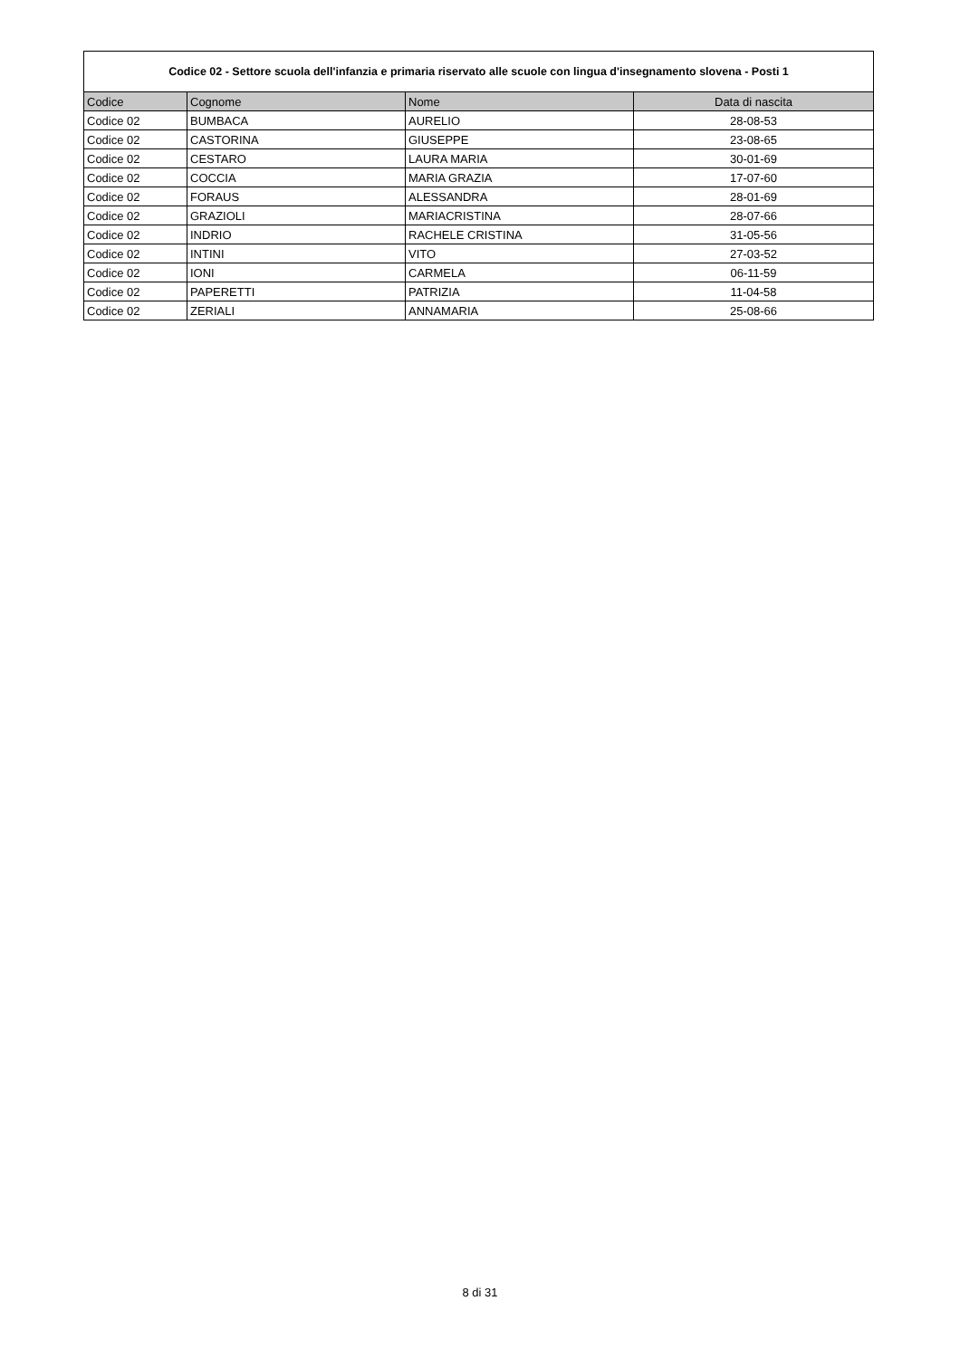| Codice 02 - Settore scuola dell'infanzia e primaria riservato alle scuole con lingua d'insegnamento slovena - Posti 1 | | | |
| --- | --- | --- | --- |
| Codice | Cognome | Nome | Data di nascita |
| Codice 02 | BUMBACA | AURELIO | 28-08-53 |
| Codice 02 | CASTORINA | GIUSEPPE | 23-08-65 |
| Codice 02 | CESTARO | LAURA MARIA | 30-01-69 |
| Codice 02 | COCCIA | MARIA GRAZIA | 17-07-60 |
| Codice 02 | FORAUS | ALESSANDRA | 28-01-69 |
| Codice 02 | GRAZIOLI | MARIACRISTINA | 28-07-66 |
| Codice 02 | INDRIO | RACHELE CRISTINA | 31-05-56 |
| Codice 02 | INTINI | VITO | 27-03-52 |
| Codice 02 | IONI | CARMELA | 06-11-59 |
| Codice 02 | PAPERETTI | PATRIZIA | 11-04-58 |
| Codice 02 | ZERIALI | ANNAMARIA | 25-08-66 |
8 di 31